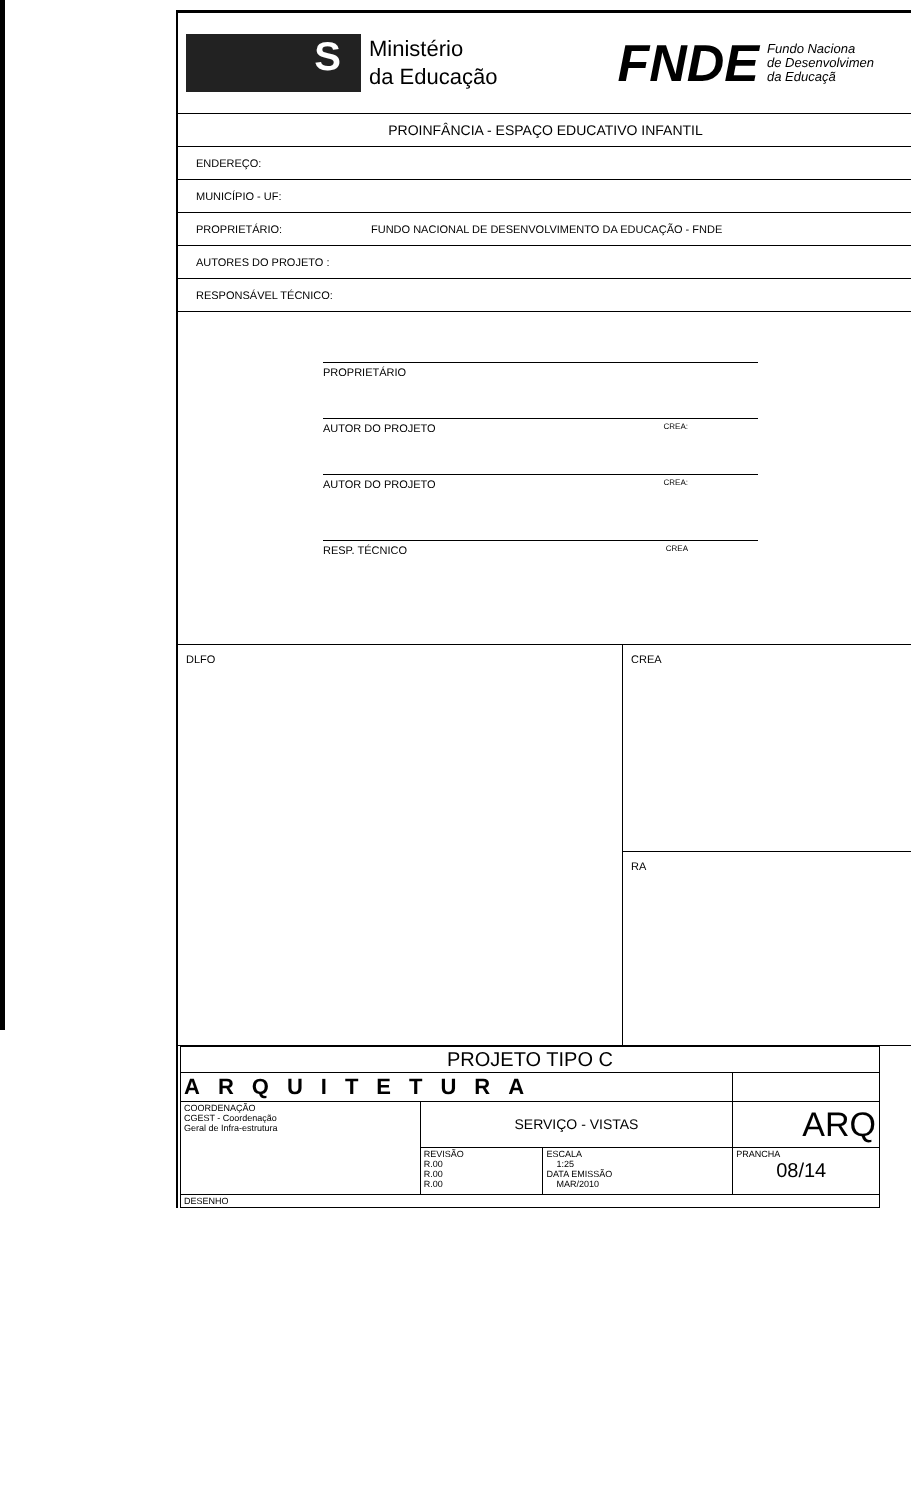S
Ministério
da Educação
FNDE
Fundo Naciona
de Desenvolvimen
da Educaçã
PROINFÂNCIA - ESPAÇO EDUCATIVO INFANTIL
ENDEREÇO:
MUNICÍPIO - UF:
PROPRIETÁRIO: FUNDO NACIONAL DE DESENVOLVIMENTO DA EDUCAÇÃO - FNDE
AUTORES DO PROJETO :
RESPONSÁVEL TÉCNICO:
PROPRIETÁRIO
AUTOR DO PROJETO CREA:
AUTOR DO PROJETO CREA:
RESP. TÉCNICO CREA
DLFO
CREA
RA
| PROJETO TIPO C | | | |
| ARQUITETURA | | | |
| COORDENAÇÃO CGEST - Coordenação Geral de Infra-estrutura | SERVIÇO - VISTAS | | ARQ |
| | REVISÃO R.00 R.00 R.00 | ESCALA 1:25 DATA EMISSÃO MAR/2010 | PRANCHA 08/14 |
| DESENHO | | | |